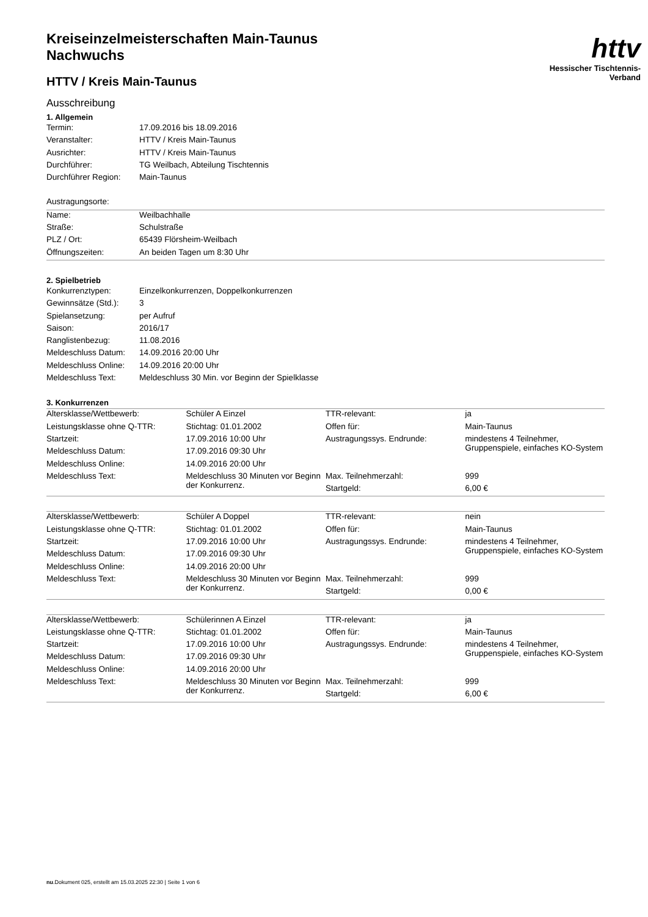httv
Hessischer Tischtennis-Verband
Kreiseinzelmeisterschaften Main-Taunus
Nachwuchs
HTTV / Kreis Main-Taunus
Ausschreibung
1. Allgemein
| Termin: | 17.09.2016 bis 18.09.2016 |
| Veranstalter: | HTTV / Kreis Main-Taunus |
| Ausrichter: | HTTV / Kreis Main-Taunus |
| Durchführer: | TG Weilbach, Abteilung Tischtennis |
| Durchführer Region: | Main-Taunus |
| Austragungsorte: | |
| Name: | Weilbachhalle |
| Straße: | Schulstraße |
| PLZ / Ort: | 65439 Flörsheim-Weilbach |
| Öffnungszeiten: | An beiden Tagen um 8:30 Uhr |
2. Spielbetrieb
| Konkurrenztypen: | Einzelkonkurrenzen, Doppelkonkurrenzen |
| Gewinnsätze (Std.): | 3 |
| Spielansetzung: | per Aufruf |
| Saison: | 2016/17 |
| Ranglistenbezug: | 11.08.2016 |
| Meldeschluss Datum: | 14.09.2016 20:00 Uhr |
| Meldeschluss Online: | 14.09.2016 20:00 Uhr |
| Meldeschluss Text: | Meldeschluss 30 Min. vor Beginn der Spielklasse |
3. Konkurrenzen
| Altersklasse/Wettbewerb: | Schüler A Einzel | TTR-relevant: | ja |
| Leistungsklasse ohne Q-TTR: | Stichtag: 01.01.2002 | Offen für: | Main-Taunus |
| Startzeit: | 17.09.2016 10:00 Uhr | Austragungssys. Endrunde: | mindestens 4 Teilnehmer, Gruppenspiele, einfaches KO-System |
| Meldeschluss Datum: | 17.09.2016 09:30 Uhr | | |
| Meldeschluss Online: | 14.09.2016 20:00 Uhr | | |
| Meldeschluss Text: | Meldeschluss 30 Minuten vor Beginn der Konkurrenz. | Max. Teilnehmerzahl: | 999 |
| | | Startgeld: | 6,00 € |
| Altersklasse/Wettbewerb: | Schüler A Doppel | TTR-relevant: | nein |
| Leistungsklasse ohne Q-TTR: | Stichtag: 01.01.2002 | Offen für: | Main-Taunus |
| Startzeit: | 17.09.2016 10:00 Uhr | Austragungssys. Endrunde: | mindestens 4 Teilnehmer, Gruppenspiele, einfaches KO-System |
| Meldeschluss Datum: | 17.09.2016 09:30 Uhr | | |
| Meldeschluss Online: | 14.09.2016 20:00 Uhr | | |
| Meldeschluss Text: | Meldeschluss 30 Minuten vor Beginn der Konkurrenz. | Max. Teilnehmerzahl: | 999 |
| | | Startgeld: | 0,00 € |
| Altersklasse/Wettbewerb: | Schülerinnen A Einzel | TTR-relevant: | ja |
| Leistungsklasse ohne Q-TTR: | Stichtag: 01.01.2002 | Offen für: | Main-Taunus |
| Startzeit: | 17.09.2016 10:00 Uhr | Austragungssys. Endrunde: | mindestens 4 Teilnehmer, Gruppenspiele, einfaches KO-System |
| Meldeschluss Datum: | 17.09.2016 09:30 Uhr | | |
| Meldeschluss Online: | 14.09.2016 20:00 Uhr | | |
| Meldeschluss Text: | Meldeschluss 30 Minuten vor Beginn der Konkurrenz. | Max. Teilnehmerzahl: | 999 |
| | | Startgeld: | 6,00 € |
nu.Dokument 025, erstellt am 15.03.2025 22:30 | Seite 1 von 6